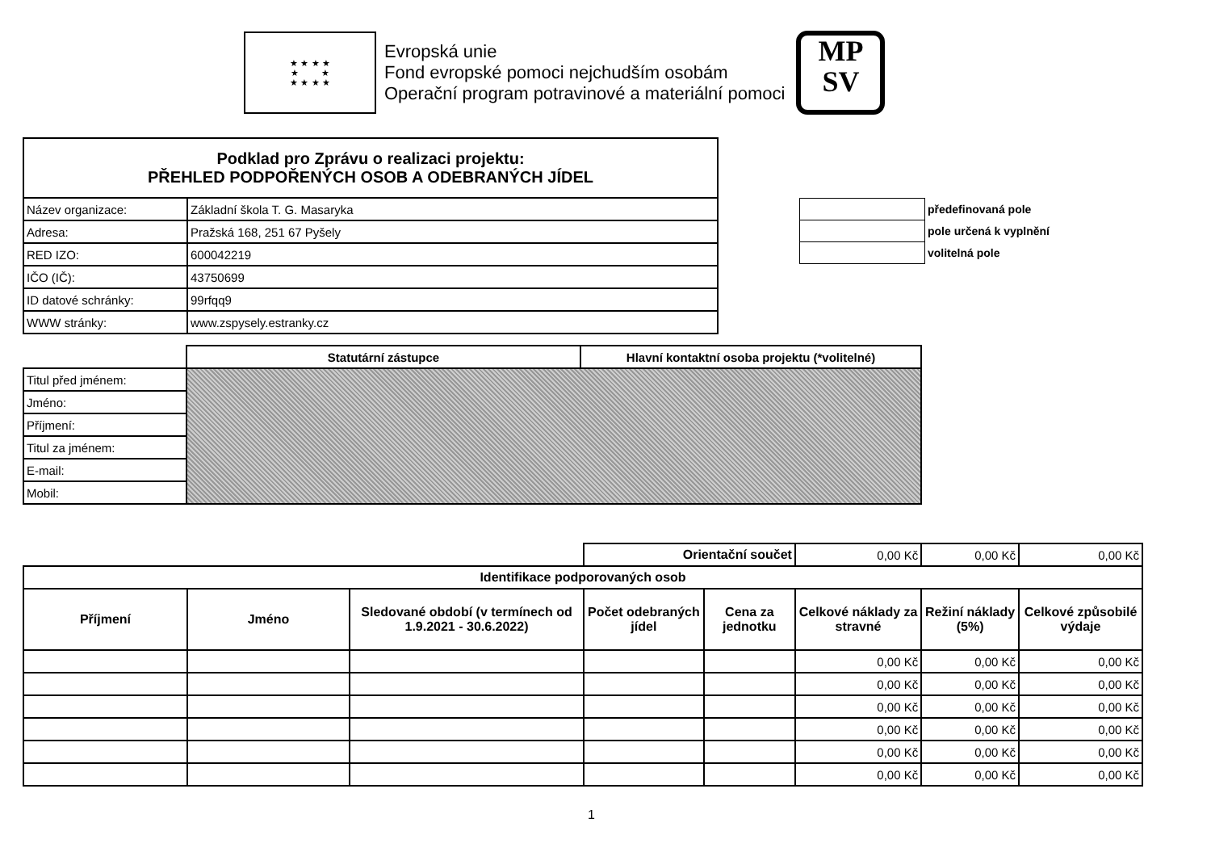★ ★ ★ ★
★ ★
★ ★ ★ ★
Evropská unie
Fond evropské pomoci nejchudším osobám
Operační program potravinové a materiální pomoci
MP
SV
| Podklad pro Zprávu o realizaci projektu: PŘEHLED PODPOŘENÝCH OSOB A ODEBRANÝCH JÍDEL | |
| --- | --- |
| Název organizace: | Základní škola T. G. Masaryka |
| Adresa: | Pražská 168, 251 67 Pyšely |
| RED IZO: | 600042219 |
| IČO (IČ): | 43750699 |
| ID datové schránky: | 99rfqq9 |
| WWW stránky: | www.zspysely.estranky.cz |
| | předefinovaná pole |
| | pole určená k vyplnění |
| | volitelná pole |
| | Statutární zástupce | Hlavní kontaktní osoba projektu (*volitelné) |
| Titul před jménem: | | |
| Jméno: | | |
| Příjmení: | | |
| Titul za jménem: | | |
| E-mail: | | |
| Mobil: | | |
| | | | Orientační součet | | 0,00 Kč | 0,00 Kč | 0,00 Kč |
| Identifikace podporovaných osob | | | | | | | |
| Příjmení | Jméno | Sledované období (v termínech od 1.9.2021 - 30.6.2022) | Počet odebraných jídel | Cena za jednotku | Celkové náklady za stravné | Režiní náklady (5%) | Celkové způsobilé výdaje |
| | | | | | 0,00 Kč | 0,00 Kč | 0,00 Kč |
| | | | | | 0,00 Kč | 0,00 Kč | 0,00 Kč |
| | | | | | 0,00 Kč | 0,00 Kč | 0,00 Kč |
| | | | | | 0,00 Kč | 0,00 Kč | 0,00 Kč |
| | | | | | 0,00 Kč | 0,00 Kč | 0,00 Kč |
| | | | | | 0,00 Kč | 0,00 Kč | 0,00 Kč |
1